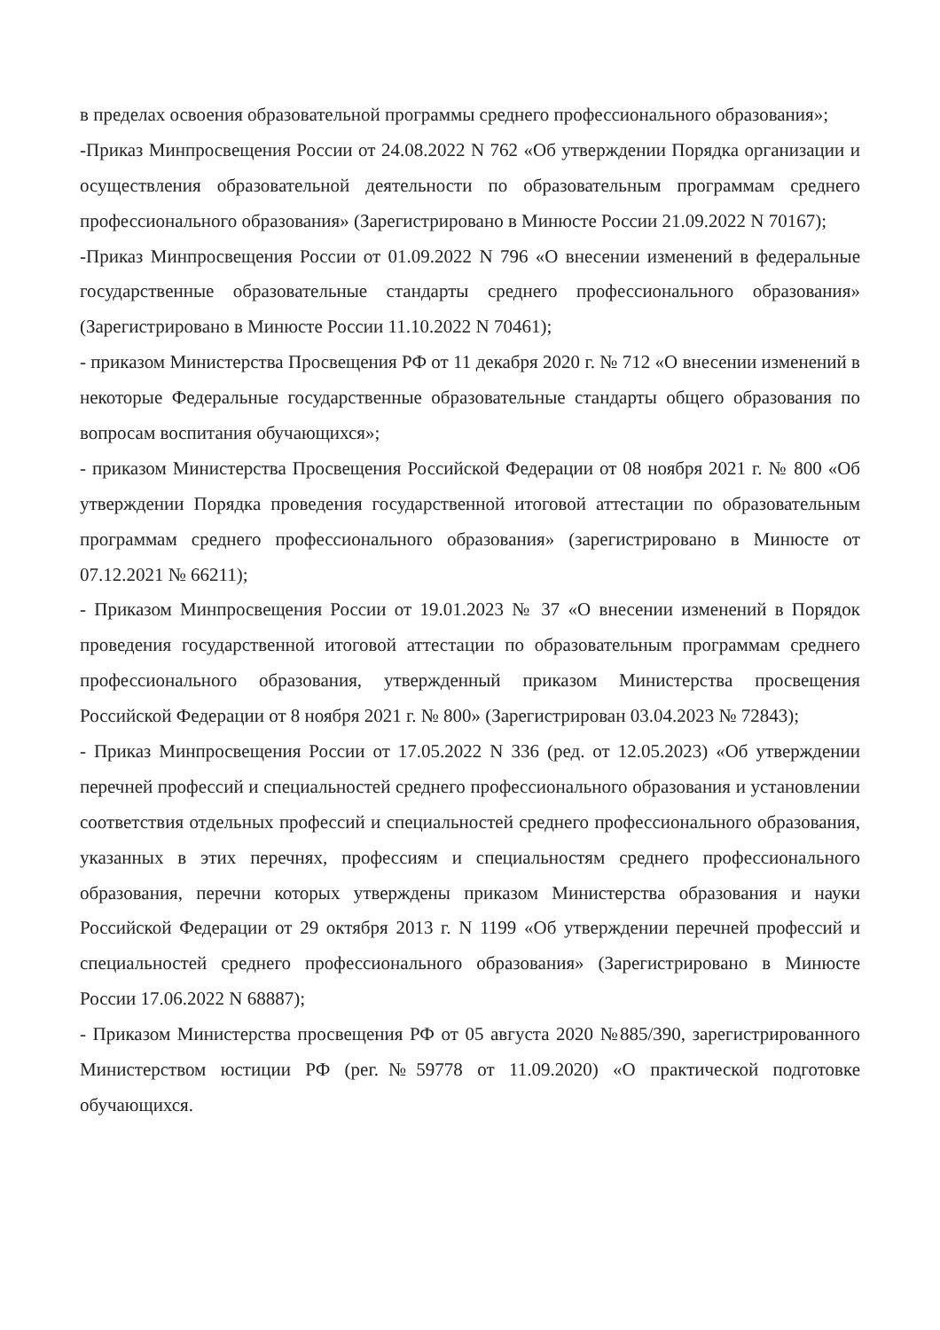в пределах освоения образовательной программы среднего профессионального образования»;
-Приказ Минпросвещения России от 24.08.2022 N 762 «Об утверждении Порядка организации и осуществления образовательной деятельности по образовательным программам среднего профессионального образования» (Зарегистрировано в Минюсте России 21.09.2022 N 70167);
-Приказ Минпросвещения России от 01.09.2022 N 796 «О внесении изменений в федеральные государственные образовательные стандарты среднего профессионального образования» (Зарегистрировано в Минюсте России 11.10.2022 N 70461);
- приказом Министерства Просвещения РФ от 11 декабря 2020 г. № 712 «О внесении изменений в некоторые Федеральные государственные образовательные стандарты общего образования по вопросам воспитания обучающихся»;
- приказом Министерства Просвещения Российской Федерации от 08 ноября 2021 г. № 800 «Об утверждении Порядка проведения государственной итоговой аттестации по образовательным программам среднего профессионального образования» (зарегистрировано в Минюсте от 07.12.2021 № 66211);
- Приказом Минпросвещения России от 19.01.2023 № 37 «О внесении изменений в Порядок проведения государственной итоговой аттестации по образовательным программам среднего профессионального образования, утвержденный приказом Министерства просвещения Российской Федерации от 8 ноября 2021 г. № 800» (Зарегистрирован 03.04.2023 № 72843);
- Приказ Минпросвещения России от 17.05.2022 N 336 (ред. от 12.05.2023) «Об утверждении перечней профессий и специальностей среднего профессионального образования и установлении соответствия отдельных профессий и специальностей среднего профессионального образования, указанных в этих перечнях, профессиям и специальностям среднего профессионального образования, перечни которых утверждены приказом Министерства образования и науки Российской Федерации от 29 октября 2013 г. N 1199 «Об утверждении перечней профессий и специальностей среднего профессионального образования» (Зарегистрировано в Минюсте России 17.06.2022 N 68887);
- Приказом Министерства просвещения РФ от 05 августа 2020 №885/390, зарегистрированного Министерством юстиции РФ (рег.№59778 от 11.09.2020) «О практической подготовке обучающихся.